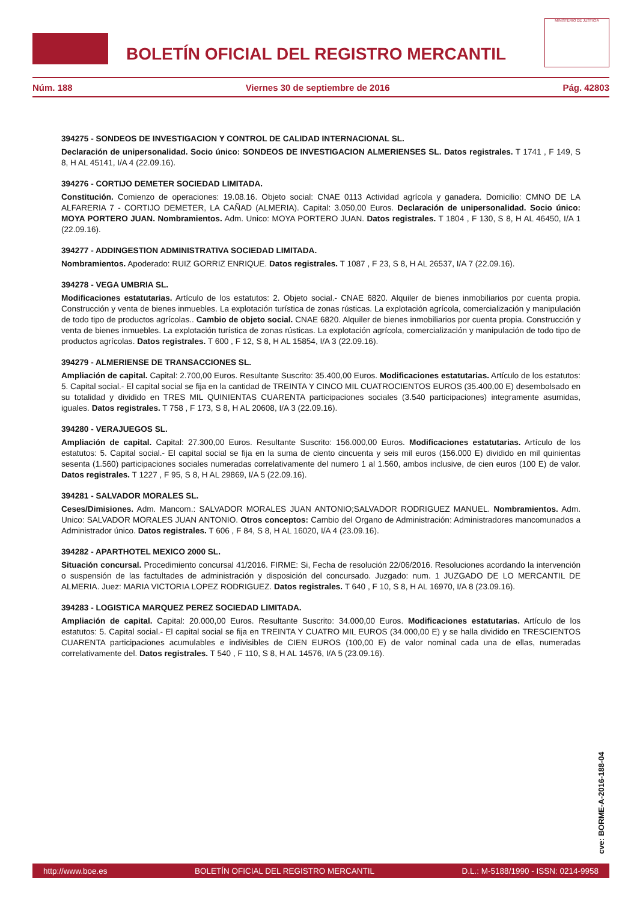BOLETÍN OFICIAL DEL REGISTRO MERCANTIL
MINISTERIO DE JUSTICIA
Núm. 188 Viernes 30 de septiembre de 2016 Pág. 42803
394275 - SONDEOS DE INVESTIGACION Y CONTROL DE CALIDAD INTERNACIONAL SL.
Declaración de unipersonalidad. Socio único: SONDEOS DE INVESTIGACION ALMERIENSES SL. Datos registrales. T 1741 , F 149, S 8, H AL 45141, I/A 4 (22.09.16).
394276 - CORTIJO DEMETER SOCIEDAD LIMITADA.
Constitución. Comienzo de operaciones: 19.08.16. Objeto social: CNAE 0113 Actividad agrícola y ganadera. Domicilio: CMNO DE LA ALFARERIA 7 - CORTIJO DEMETER, LA CAÑAD (ALMERIA). Capital: 3.050,00 Euros. Declaración de unipersonalidad. Socio único: MOYA PORTERO JUAN. Nombramientos. Adm. Unico: MOYA PORTERO JUAN. Datos registrales. T 1804 , F 130, S 8, H AL 46450, I/A 1 (22.09.16).
394277 - ADDINGESTION ADMINISTRATIVA SOCIEDAD LIMITADA.
Nombramientos. Apoderado: RUIZ GORRIZ ENRIQUE. Datos registrales. T 1087 , F 23, S 8, H AL 26537, I/A 7 (22.09.16).
394278 - VEGA UMBRIA SL.
Modificaciones estatutarias. Artículo de los estatutos: 2. Objeto social.- CNAE 6820. Alquiler de bienes inmobiliarios por cuenta propia. Construcción y venta de bienes inmuebles. La explotación turística de zonas rústicas. La explotación agrícola, comercialización y manipulación de todo tipo de productos agrícolas.. Cambio de objeto social. CNAE 6820. Alquiler de bienes inmobiliarios por cuenta propia. Construcción y venta de bienes inmuebles. La explotación turística de zonas rústicas. La explotación agrícola, comercialización y manipulación de todo tipo de productos agrícolas. Datos registrales. T 600 , F 12, S 8, H AL 15854, I/A 3 (22.09.16).
394279 - ALMERIENSE DE TRANSACCIONES SL.
Ampliación de capital. Capital: 2.700,00 Euros. Resultante Suscrito: 35.400,00 Euros. Modificaciones estatutarias. Artículo de los estatutos: 5. Capital social.- El capital social se fija en la cantidad de TREINTA Y CINCO MIL CUATROCIENTOS EUROS (35.400,00 E) desembolsado en su totalidad y dividido en TRES MIL QUINIENTAS CUARENTA participaciones sociales (3.540 participaciones) integramente asumidas, iguales. Datos registrales. T 758 , F 173, S 8, H AL 20608, I/A 3 (22.09.16).
394280 - VERAJUEGOS SL.
Ampliación de capital. Capital: 27.300,00 Euros. Resultante Suscrito: 156.000,00 Euros. Modificaciones estatutarias. Artículo de los estatutos: 5. Capital social.- El capital social se fija en la suma de ciento cincuenta y seis mil euros (156.000 E) dividido en mil quinientas sesenta (1.560) participaciones sociales numeradas correlativamente del numero 1 al 1.560, ambos inclusive, de cien euros (100 E) de valor. Datos registrales. T 1227 , F 95, S 8, H AL 29869, I/A 5 (22.09.16).
394281 - SALVADOR MORALES SL.
Ceses/Dimisiones. Adm. Mancom.: SALVADOR MORALES JUAN ANTONIO;SALVADOR RODRIGUEZ MANUEL. Nombramientos. Adm. Unico: SALVADOR MORALES JUAN ANTONIO. Otros conceptos: Cambio del Organo de Administración: Administradores mancomunados a Administrador único. Datos registrales. T 606 , F 84, S 8, H AL 16020, I/A 4 (23.09.16).
394282 - APARTHOTEL MEXICO 2000 SL.
Situación concursal. Procedimiento concursal 41/2016. FIRME: Si, Fecha de resolución 22/06/2016. Resoluciones acordando la intervención o suspensión de las factultades de administración y disposición del concursado. Juzgado: num. 1 JUZGADO DE LO MERCANTIL DE ALMERIA. Juez: MARIA VICTORIA LOPEZ RODRIGUEZ. Datos registrales. T 640 , F 10, S 8, H AL 16970, I/A 8 (23.09.16).
394283 - LOGISTICA MARQUEZ PEREZ SOCIEDAD LIMITADA.
Ampliación de capital. Capital: 20.000,00 Euros. Resultante Suscrito: 34.000,00 Euros. Modificaciones estatutarias. Artículo de los estatutos: 5. Capital social.- El capital social se fija en TREINTA Y CUATRO MIL EUROS (34.000,00 E) y se halla dividido en TRESCIENTOS CUARENTA participaciones acumulables e indivisibles de CIEN EUROS (100,00 E) de valor nominal cada una de ellas, numeradas correlativamente del. Datos registrales. T 540 , F 110, S 8, H AL 14576, I/A 5 (23.09.16).
cve: BORME-A-2016-188-04
http://www.boe.es BOLETÍN OFICIAL DEL REGISTRO MERCANTIL D.L.: M-5188/1990 - ISSN: 0214-9958